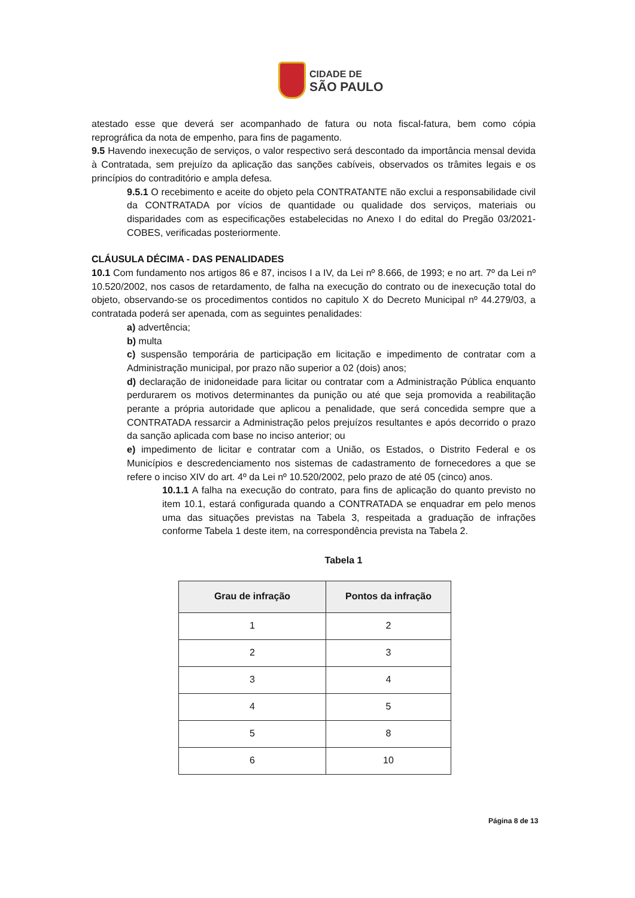CIDADE DE
SÃO PAULO
atestado esse que deverá ser acompanhado de fatura ou nota fiscal-fatura, bem como cópia reprográfica da nota de empenho, para fins de pagamento.
9.5 Havendo inexecução de serviços, o valor respectivo será descontado da importância mensal devida à Contratada, sem prejuízo da aplicação das sanções cabíveis, observados os trâmites legais e os princípios do contraditório e ampla defesa.
9.5.1 O recebimento e aceite do objeto pela CONTRATANTE não exclui a responsabilidade civil da CONTRATADA por vícios de quantidade ou qualidade dos serviços, materiais ou disparidades com as especificações estabelecidas no Anexo I do edital do Pregão 03/2021-COBES, verificadas posteriormente.
CLÁUSULA DÉCIMA - DAS PENALIDADES
10.1 Com fundamento nos artigos 86 e 87, incisos I a IV, da Lei nº 8.666, de 1993; e no art. 7º da Lei nº 10.520/2002, nos casos de retardamento, de falha na execução do contrato ou de inexecução total do objeto, observando-se os procedimentos contidos no capitulo X do Decreto Municipal nº 44.279/03, a contratada poderá ser apenada, com as seguintes penalidades:
a) advertência;
b) multa
c) suspensão temporária de participação em licitação e impedimento de contratar com a Administração municipal, por prazo não superior a 02 (dois) anos;
d) declaração de inidoneidade para licitar ou contratar com a Administração Pública enquanto perdurarem os motivos determinantes da punição ou até que seja promovida a reabilitação perante a própria autoridade que aplicou a penalidade, que será concedida sempre que a CONTRATADA ressarcir a Administração pelos prejuízos resultantes e após decorrido o prazo da sanção aplicada com base no inciso anterior; ou
e) impedimento de licitar e contratar com a União, os Estados, o Distrito Federal e os Municípios e descredenciamento nos sistemas de cadastramento de fornecedores a que se refere o inciso XIV do art. 4º da Lei nº 10.520/2002, pelo prazo de até 05 (cinco) anos.
10.1.1 A falha na execução do contrato, para fins de aplicação do quanto previsto no item 10.1, estará configurada quando a CONTRATADA se enquadrar em pelo menos uma das situações previstas na Tabela 3, respeitada a graduação de infrações conforme Tabela 1 deste item, na correspondência prevista na Tabela 2.
Tabela 1
| Grau de infração | Pontos da infração |
| --- | --- |
| 1 | 2 |
| 2 | 3 |
| 3 | 4 |
| 4 | 5 |
| 5 | 8 |
| 6 | 10 |
Página 8 de 13